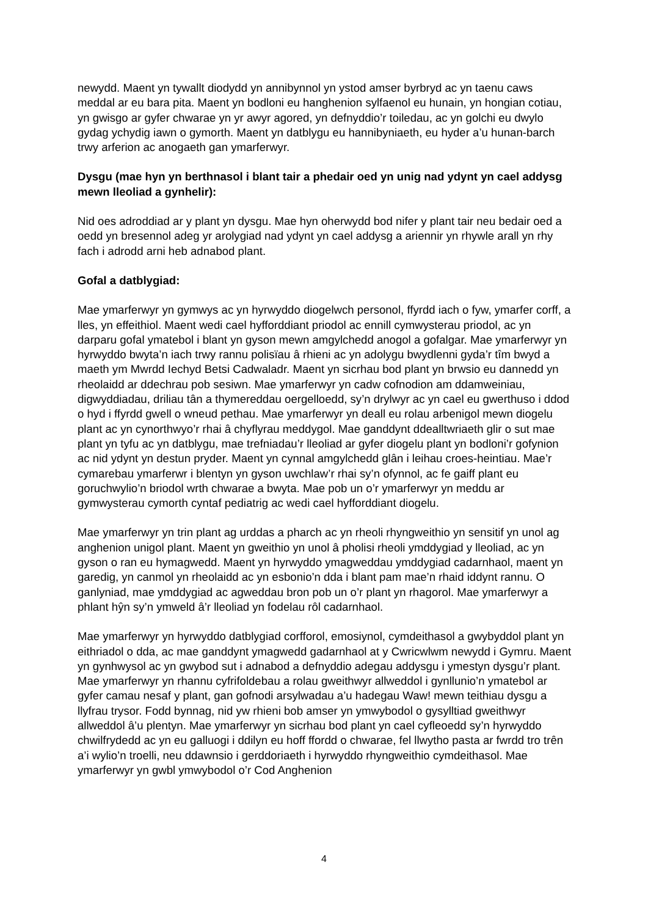newydd. Maent yn tywallt diodydd yn annibynnol yn ystod amser byrbryd ac yn taenu caws meddal ar eu bara pita. Maent yn bodloni eu hanghenion sylfaenol eu hunain, yn hongian cotiau, yn gwisgo ar gyfer chwarae yn yr awyr agored, yn defnyddio’r toiledau, ac yn golchi eu dwylo gydag ychydig iawn o gymorth. Maent yn datblygu eu hannibyniaeth, eu hyder a’u hunan-barch trwy arferion ac anogaeth gan ymarferwyr.
Dysgu (mae hyn yn berthnasol i blant tair a phedair oed yn unig nad ydynt yn cael addysg mewn lleoliad a gynhelir):
Nid oes adroddiad ar y plant yn dysgu. Mae hyn oherwydd bod nifer y plant tair neu bedair oed a oedd yn bresennol adeg yr arolygiad nad ydynt yn cael addysg a ariennir yn rhywle arall yn rhy fach i adrodd arni heb adnabod plant.
Gofal a datblygiad:
Mae ymarferwyr yn gymwys ac yn hyrwyddo diogelwch personol, ffyrdd iach o fyw, ymarfer corff, a lles, yn effeithiol. Maent wedi cael hyfforddiant priodol ac ennill cymwysterau priodol, ac yn darparu gofal ymatebol i blant yn gyson mewn amgylchedd anogol a gofalgar. Mae ymarferwyr yn hyrwyddo bwyta’n iach trwy rannu polisïau â rhieni ac yn adolygu bwydlenni gyda’r tîm bwyd a maeth ym Mwrdd Iechyd Betsi Cadwaladr. Maent yn sicrhau bod plant yn brwsio eu dannedd yn rheolaidd ar ddechrau pob sesiwn. Mae ymarferwyr yn cadw cofnodion am ddamweiniau, digwyddiadau, driliau tân a thymereddau oergelloedd, sy’n drylwyr ac yn cael eu gwerthuso i ddod o hyd i ffyrdd gwell o wneud pethau. Mae ymarferwyr yn deall eu rolau arbenigol mewn diogelu plant ac yn cynorthwyo’r rhai â chyflyrau meddygol. Mae ganddynt ddealltwriaeth glir o sut mae plant yn tyfu ac yn datblygu, mae trefniadau’r lleoliad ar gyfer diogelu plant yn bodloni’r gofynion ac nid ydynt yn destun pryder. Maent yn cynnal amgylchedd glân i leihau croes-heintiau. Mae’r cymarebau ymarferwr i blentyn yn gyson uwchlaw’r rhai sy’n ofynnol, ac fe gaiff plant eu goruchwylio’n briodol wrth chwarae a bwyta. Mae pob un o’r ymarferwyr yn meddu ar gymwysterau cymorth cyntaf pediatrig ac wedi cael hyfforddiant diogelu.
Mae ymarferwyr yn trin plant ag urddas a pharch ac yn rheoli rhyngweithio yn sensitif yn unol ag anghenion unigol plant. Maent yn gweithio yn unol â pholisi rheoli ymddygiad y lleoliad, ac yn gyson o ran eu hymagwedd. Maent yn hyrwyddo ymagweddau ymddygiad cadarnhaol, maent yn garedig, yn canmol yn rheolaidd ac yn esbonio’n dda i blant pam mae’n rhaid iddynt rannu. O ganlyniad, mae ymddygiad ac agweddau bron pob un o’r plant yn rhagorol. Mae ymarferwyr a phlant hŷn sy’n ymweld â’r lleoliad yn fodelau rôl cadarnhaol.
Mae ymarferwyr yn hyrwyddo datblygiad corfforol, emosiynol, cymdeithasol a gwybyddol plant yn eithriadol o dda, ac mae ganddynt ymagwedd gadarnhaol at y Cwricwlwm newydd i Gymru. Maent yn gynhwysol ac yn gwybod sut i adnabod a defnyddio adegau addysgu i ymestyn dysgu’r plant. Mae ymarferwyr yn rhannu cyfrifoldebau a rolau gweithwyr allweddol i gynllunio’n ymatebol ar gyfer camau nesaf y plant, gan gofnodi arsylwadau a’u hadegau Waw! mewn teithiau dysgu a llyfrau trysor. Fodd bynnag, nid yw rhieni bob amser yn ymwybodol o gysylltiad gweithwyr allweddol â’u plentyn. Mae ymarferwyr yn sicrhau bod plant yn cael cyfleoedd sy’n hyrwyddo chwilfrydedd ac yn eu galluogi i ddilyn eu hoff ffordd o chwarae, fel llwytho pasta ar fwrdd tro trên a’i wylio’n troelli, neu ddawnsio i gerddoriaeth i hyrwyddo rhyngweithio cymdeithasol. Mae ymarferwyr yn gwbl ymwybodol o’r Cod Anghenion
4